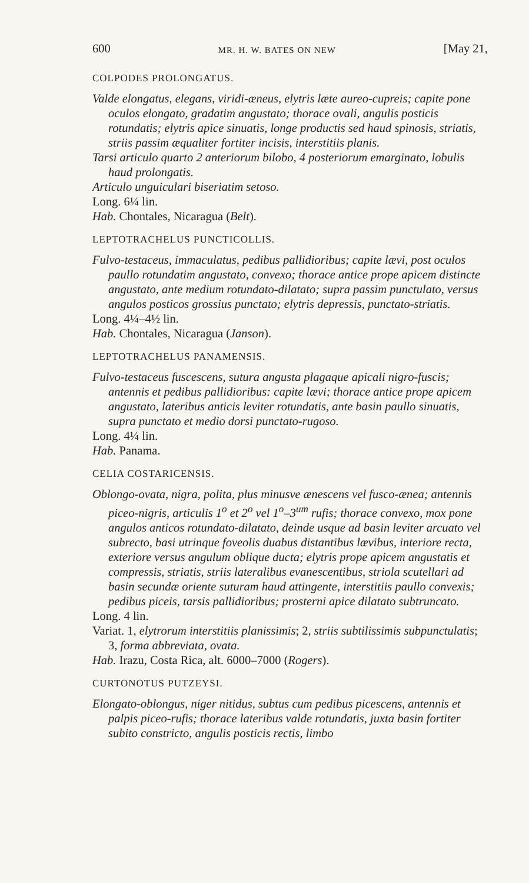600 MR. H. W. BATES ON NEW [May 21,
COLPODES PROLONGATUS.
Valde elongatus, elegans, viridi-æneus, elytris læte aureo-cupreis; capite pone oculos elongato, gradatim angustato; thorace ovali, angulis posticis rotundatis; elytris apice sinuatis, longe productis sed haud spinosis, striatis, striis passim æqualiter fortiter incisis, interstitiis planis.
Tarsi articulo quarto 2 anteriorum bilobo, 4 posteriorum emarginato, lobulis haud prolongatis.
Articulo unguiculari biseriatim setoso.
Long. 6¼ lin.
Hab. Chontales, Nicaragua (Belt).
LEPTOTRACHELUS PUNCTICOLLIS.
Fulvo-testaceus, immaculatus, pedibus pallidioribus; capite lævi, post oculos paullo rotundatim angustato, convexo; thorace antice prope apicem distincte angustato, ante medium rotundato-dilatato; supra passim punctulato, versus angulos posticos grossius punctato; elytris depressis, punctato-striatis.
Long. 4¼–4½ lin.
Hab. Chontales, Nicaragua (Janson).
LEPTOTRACHELUS PANAMENSIS.
Fulvo-testaceus fuscescens, sutura angusta plagaque apicali nigro-fuscis; antennis et pedibus pallidioribus: capite lævi; thorace antice prope apicem angustato, lateribus anticis leviter rotundatis, ante basin paullo sinuatis, supra punctato et medio dorsi punctato-rugoso.
Long. 4¼ lin.
Hab. Panama.
CELIA COSTARICENSIS.
Oblongo-ovata, nigra, polita, plus minusve ænescens vel fusco-ænea; antennis piceo-nigris, articulis 1<sup>o</sup> et 2<sup>o</sup> vel 1<sup>o</sup>–3<sup>um</sup> rufis; thorace convexo, mox pone angulos anticos rotundato-dilatato, deinde usque ad basin leviter arcuato vel subrecto, basi utrinque foveolis duabus distantibus lævibus, interiore recta, exteriore versus angulum oblique ducta; elytris prope apicem angustatis et compressis, striatis, striis lateralibus evanescentibus, striola scutellari ad basin secundæ oriente suturam haud attingente, interstitiis paullo convexis; pedibus piceis, tarsis pallidioribus; prosterni apice dilatato subtruncato.
Long. 4 lin.
Variat. 1, elytrorum interstitiis planissimis; 2, striis subtilissimis subpunctulatis; 3, forma abbreviata, ovata.
Hab. Irazu, Costa Rica, alt. 6000–7000 (Rogers).
CURTONOTUS PUTZEYSI.
Elongato-oblongus, niger nitidus, subtus cum pedibus picescens, antennis et palpis piceo-rufis; thorace lateribus valde rotundatis, juxta basin fortiter subito constricto, angulis posticis rectis, limbo